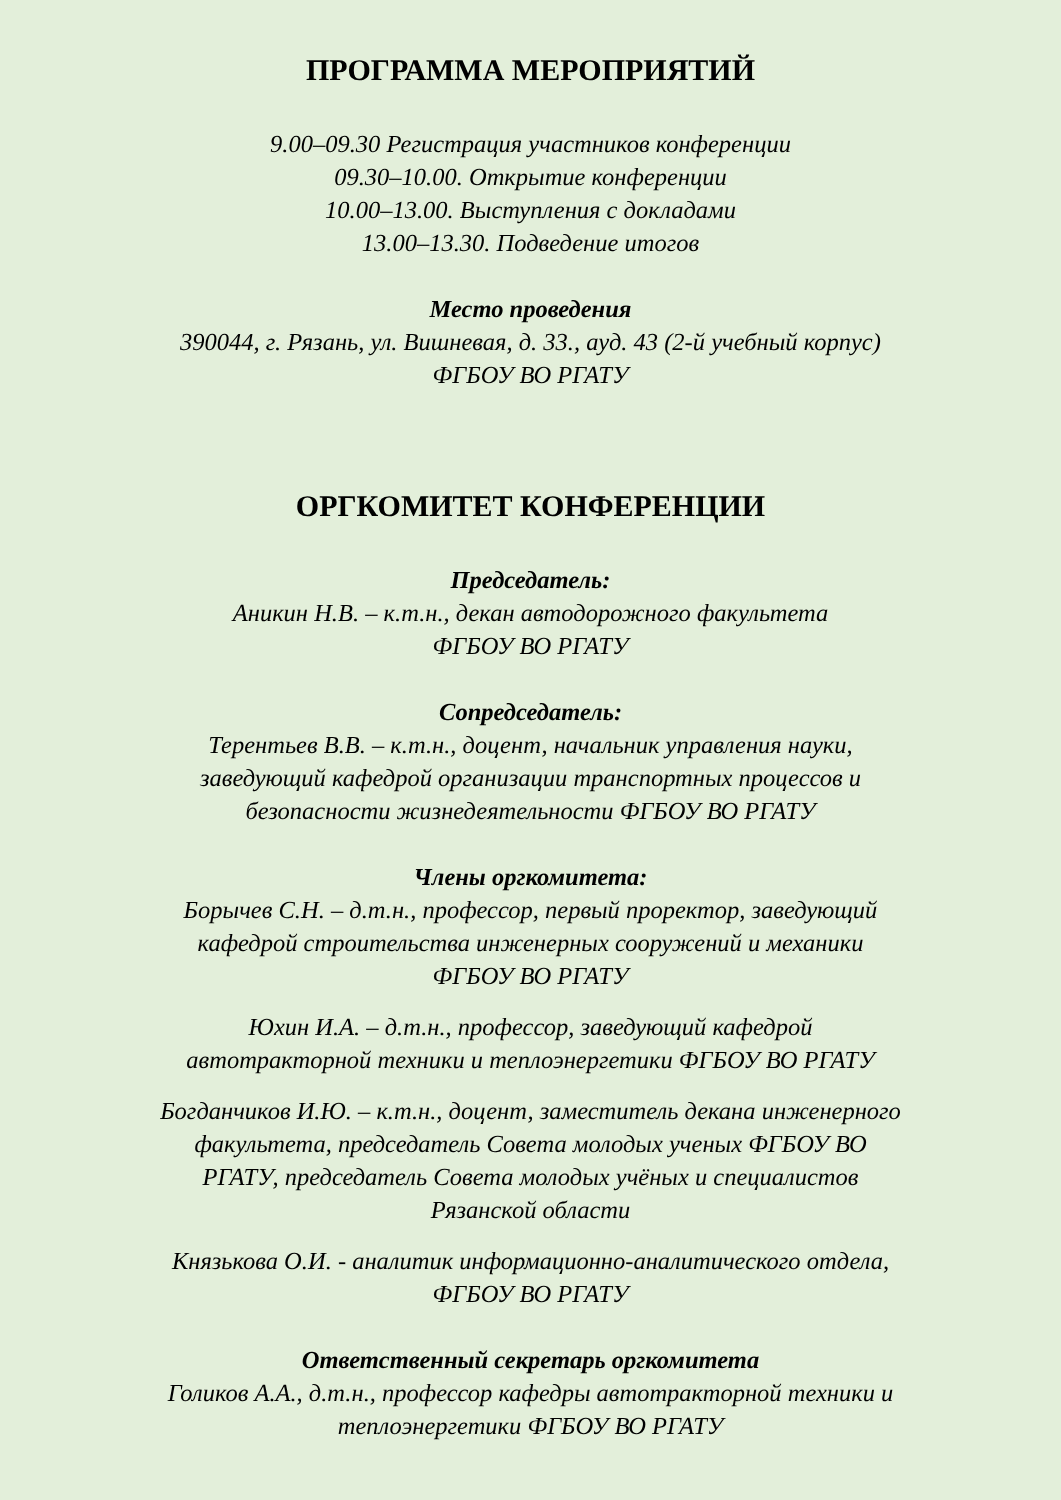ПРОГРАММА МЕРОПРИЯТИЙ
9.00–09.30 Регистрация участников конференции
09.30–10.00. Открытие конференции
10.00–13.00. Выступления с докладами
13.00–13.30. Подведение итогов
Место проведения
390044, г. Рязань, ул. Вишневая, д. 33., ауд. 43 (2-й учебный корпус)
ФГБОУ ВО РГАТУ
ОРГКОМИТЕТ КОНФЕРЕНЦИИ
Председатель:
Аникин Н.В. – к.т.н., декан автодорожного факультета
ФГБОУ ВО РГАТУ
Сопредседатель:
Терентьев В.В. – к.т.н., доцент, начальник управления науки,
заведующий кафедрой организации транспортных процессов и
безопасности жизнедеятельности ФГБОУ ВО РГАТУ
Члены оргкомитета:
Борычев С.Н. – д.т.н., профессор, первый проректор, заведующий
кафедрой строительства инженерных сооружений и механики
ФГБОУ ВО РГАТУ
Юхин И.А. – д.т.н., профессор, заведующий кафедрой
автотракторной техники и теплоэнергетики ФГБОУ ВО РГАТУ
Богданчиков И.Ю. – к.т.н., доцент, заместитель декана инженерного
факультета, председатель Совета молодых ученых ФГБОУ ВО
РГАТУ, председатель Совета молодых учёных и специалистов
Рязанской области
Князькова О.И. - аналитик информационно-аналитического отдела,
ФГБОУ ВО РГАТУ
Ответственный секретарь оргкомитета
Голиков А.А., д.т.н., профессор кафедры автотракторной техники и
теплоэнергетики ФГБОУ ВО РГАТУ